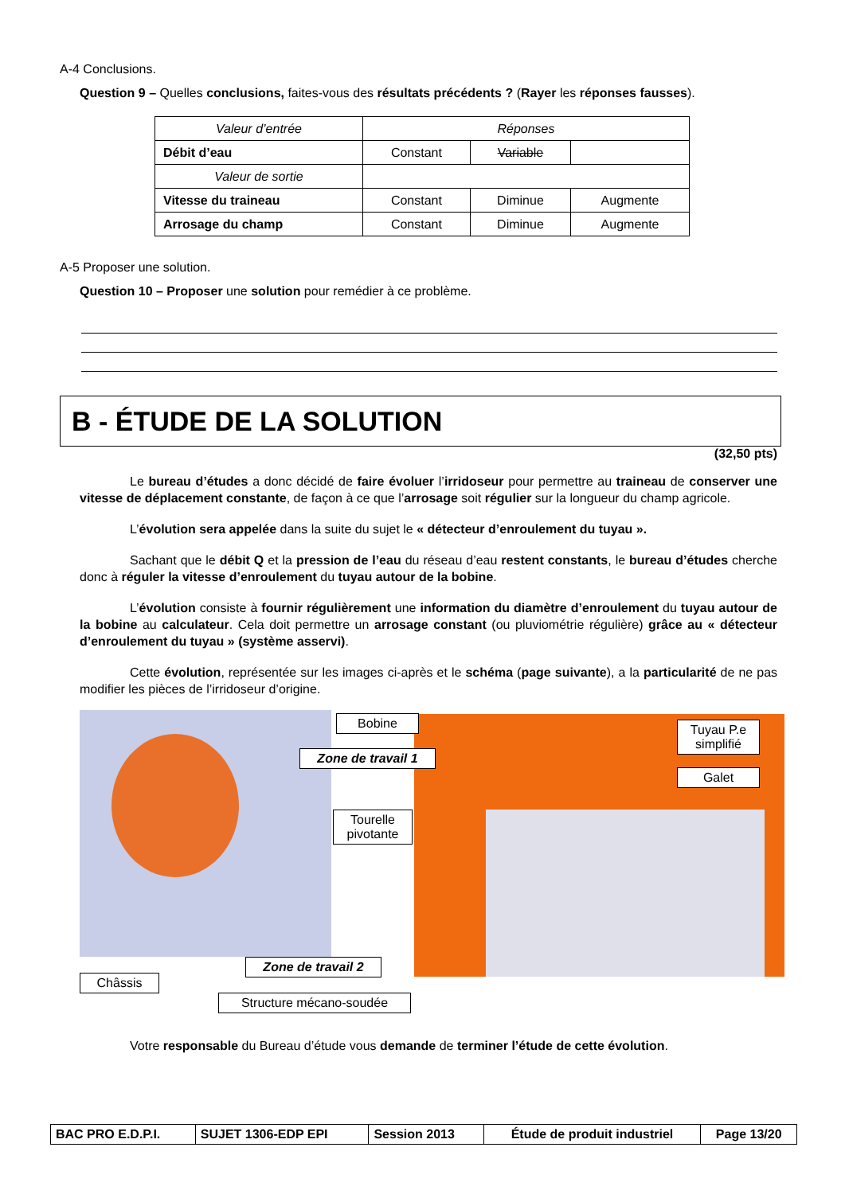A-4 Conclusions.
Question 9 – Quelles conclusions, faites-vous des résultats précédents ? (Rayer les réponses fausses).
| Valeur d’entrée | Réponses | | |
| Débit d’eau | Constant | Variable | |
| Valeur de sortie | | | |
| Vitesse du traineau | Constant | Diminue | Augmente |
| Arrosage du champ | Constant | Diminue | Augmente |
A-5 Proposer une solution.
Question 10 – Proposer une solution pour remédier à ce problème.
B - ÉTUDE DE LA SOLUTION
(32,50 pts)
Le bureau d’études a donc décidé de faire évoluer l’irridoseur pour permettre au traineau de conserver une vitesse de déplacement constante, de façon à ce que l’arrosage soit régulier sur la longueur du champ agricole.
L’évolution sera appelée dans la suite du sujet le « détecteur d’enroulement du tuyau ».
Sachant que le débit Q et la pression de l’eau du réseau d’eau restent constants, le bureau d’études cherche donc à réguler la vitesse d’enroulement du tuyau autour de la bobine.
L’évolution consiste à fournir régulièrement une information du diamètre d’enroulement du tuyau autour de la bobine au calculateur. Cela doit permettre un arrosage constant (ou pluviométrie régulière) grâce au « détecteur d’enroulement du tuyau » (système asservi).
Cette évolution, représentée sur les images ci-après et le schéma (page suivante), a la particularité de ne pas modifier les pièces de l’irridoseur d’origine.
Bobine
Zone de travail 1
Tourelle
pivotante
Tuyau P.e
simplifié
Galet
Châssis
Zone de travail 2
Structure mécano-soudée
Votre responsable du Bureau d’étude vous demande de terminer l’étude de cette évolution.
| BAC PRO E.D.P.I. | SUJET 1306-EDP EPI | Session 2013 | Étude de produit industriel | Page 13/20 |